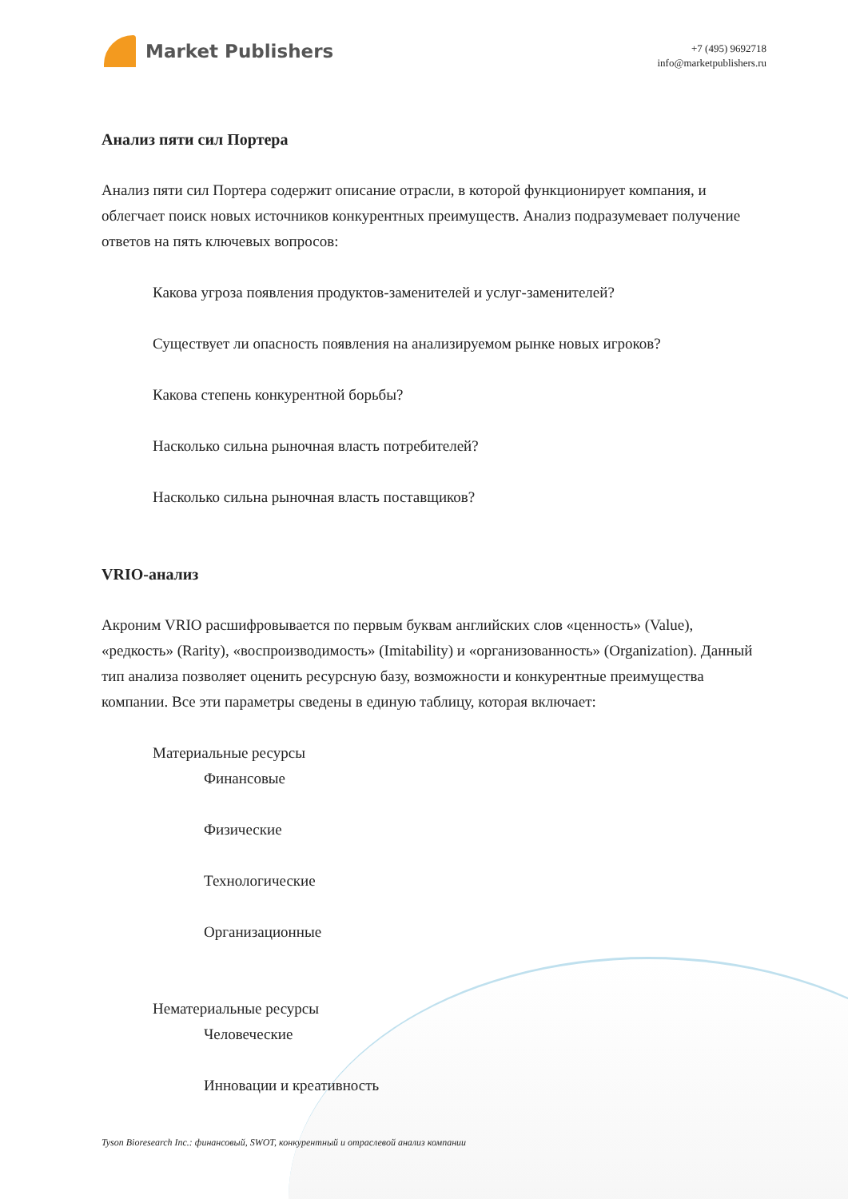Market Publishers
+7 (495) 9692718
info@marketpublishers.ru
Анализ пяти сил Портера
Анализ пяти сил Портера содержит описание отрасли, в которой функционирует компания, и облегчает поиск новых источников конкурентных преимуществ. Анализ подразумевает получение ответов на пять ключевых вопросов:
Какова угроза появления продуктов-заменителей и услуг-заменителей?
Существует ли опасность появления на анализируемом рынке новых игроков?
Какова степень конкурентной борьбы?
Насколько сильна рыночная власть потребителей?
Насколько сильна рыночная власть поставщиков?
VRIO-анализ
Акроним VRIO расшифровывается по первым буквам английских слов «ценность» (Value), «редкость» (Rarity), «воспроизводимость» (Imitability) и «организованность» (Organization). Данный тип анализа позволяет оценить ресурсную базу, возможности и конкурентные преимущества компании. Все эти параметры сведены в единую таблицу, которая включает:
Материальные ресурсы
Финансовые
Физические
Технологические
Организационные
Нематериальные ресурсы
Человеческие
Инновации и креативность
Tyson Bioresearch Inc.: финансовый, SWOT, конкурентный и отраслевой анализ компании